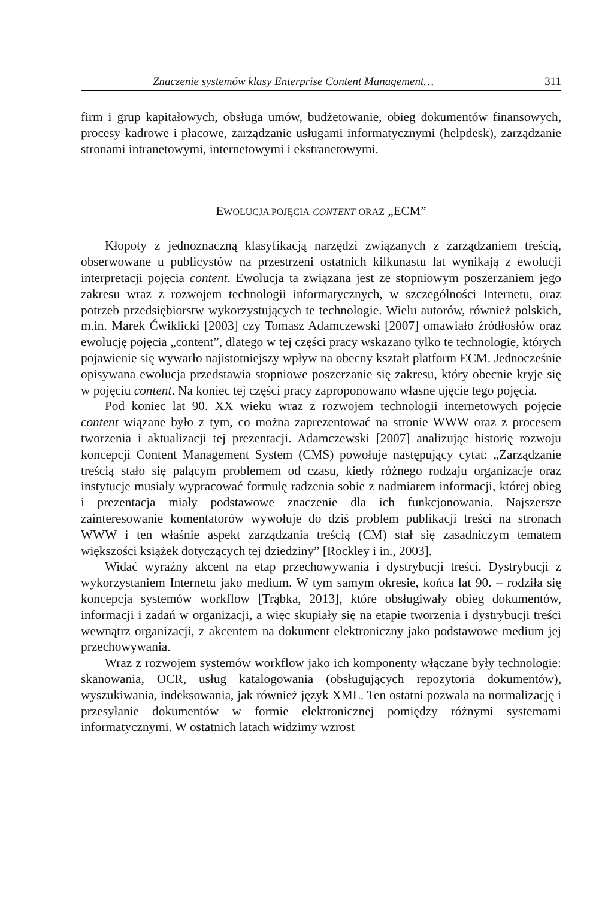Znaczenie systemów klasy Enterprise Content Management… 311
firm i grup kapitałowych, obsługa umów, budżetowanie, obieg dokumentów finansowych, procesy kadrowe i płacowe, zarządzanie usługami informatycznymi (helpdesk), zarządzanie stronami intranetowymi, internetowymi i ekstranetowymi.
EWOLUCJA POJĘCIA CONTENT ORAZ „ECM”
Kłopoty z jednoznaczną klasyfikacją narzędzi związanych z zarządzaniem treścią, obserwowane u publicystów na przestrzeni ostatnich kilkunastu lat wynikają z ewolucji interpretacji pojęcia content. Ewolucja ta związana jest ze stopniowym poszerzaniem jego zakresu wraz z rozwojem technologii informatycznych, w szczególności Internetu, oraz potrzeb przedsiębiorstw wykorzystujących te technologie. Wielu autorów, również polskich, m.in. Marek Ćwiklicki [2003] czy Tomasz Adamczewski [2007] omawiało źródłosłów oraz ewolucję pojęcia „content”, dlatego w tej części pracy wskazano tylko te technologie, których pojawienie się wywarło najistotniejszy wpływ na obecny kształt platform ECM. Jednocześnie opisywana ewolucja przedstawia stopniowe poszerzanie się zakresu, który obecnie kryje się w pojęciu content. Na koniec tej części pracy zaproponowano własne ujęcie tego pojęcia.
Pod koniec lat 90. XX wieku wraz z rozwojem technologii internetowych pojęcie content wiązane było z tym, co można zaprezentować na stronie WWW oraz z procesem tworzenia i aktualizacji tej prezentacji. Adamczewski [2007] analizując historię rozwoju koncepcji Content Management System (CMS) powołuje następujący cytat: „Zarządzanie treścią stało się palącym problemem od czasu, kiedy różnego rodzaju organizacje oraz instytucje musiały wypracować formułę radzenia sobie z nadmiarem informacji, której obieg i prezentacja miały podstawowe znaczenie dla ich funkcjonowania. Najszersze zainteresowanie komentatorów wywołuje do dziś problem publikacji treści na stronach WWW i ten właśnie aspekt zarządzania treścią (CM) stał się zasadniczym tematem większości książek dotyczących tej dziedziny” [Rockley i in., 2003].
Widać wyraźny akcent na etap przechowywania i dystrybucji treści. Dystrybucji z wykorzystaniem Internetu jako medium. W tym samym okresie, końca lat 90. – rodziła się koncepcja systemów workflow [Trąbka, 2013], które obsługiwały obieg dokumentów, informacji i zadań w organizacji, a więc skupiały się na etapie tworzenia i dystrybucji treści wewnątrz organizacji, z akcentem na dokument elektroniczny jako podstawowe medium jej przechowywania.
Wraz z rozwojem systemów workflow jako ich komponenty włączane były technologie: skanowania, OCR, usług katalogowania (obsługujących repozytoria dokumentów), wyszukiwania, indeksowania, jak również język XML. Ten ostatni pozwala na normalizację i przesyłanie dokumentów w formie elektronicznej pomiędzy różnymi systemami informatycznymi. W ostatnich latach widzimy wzrost